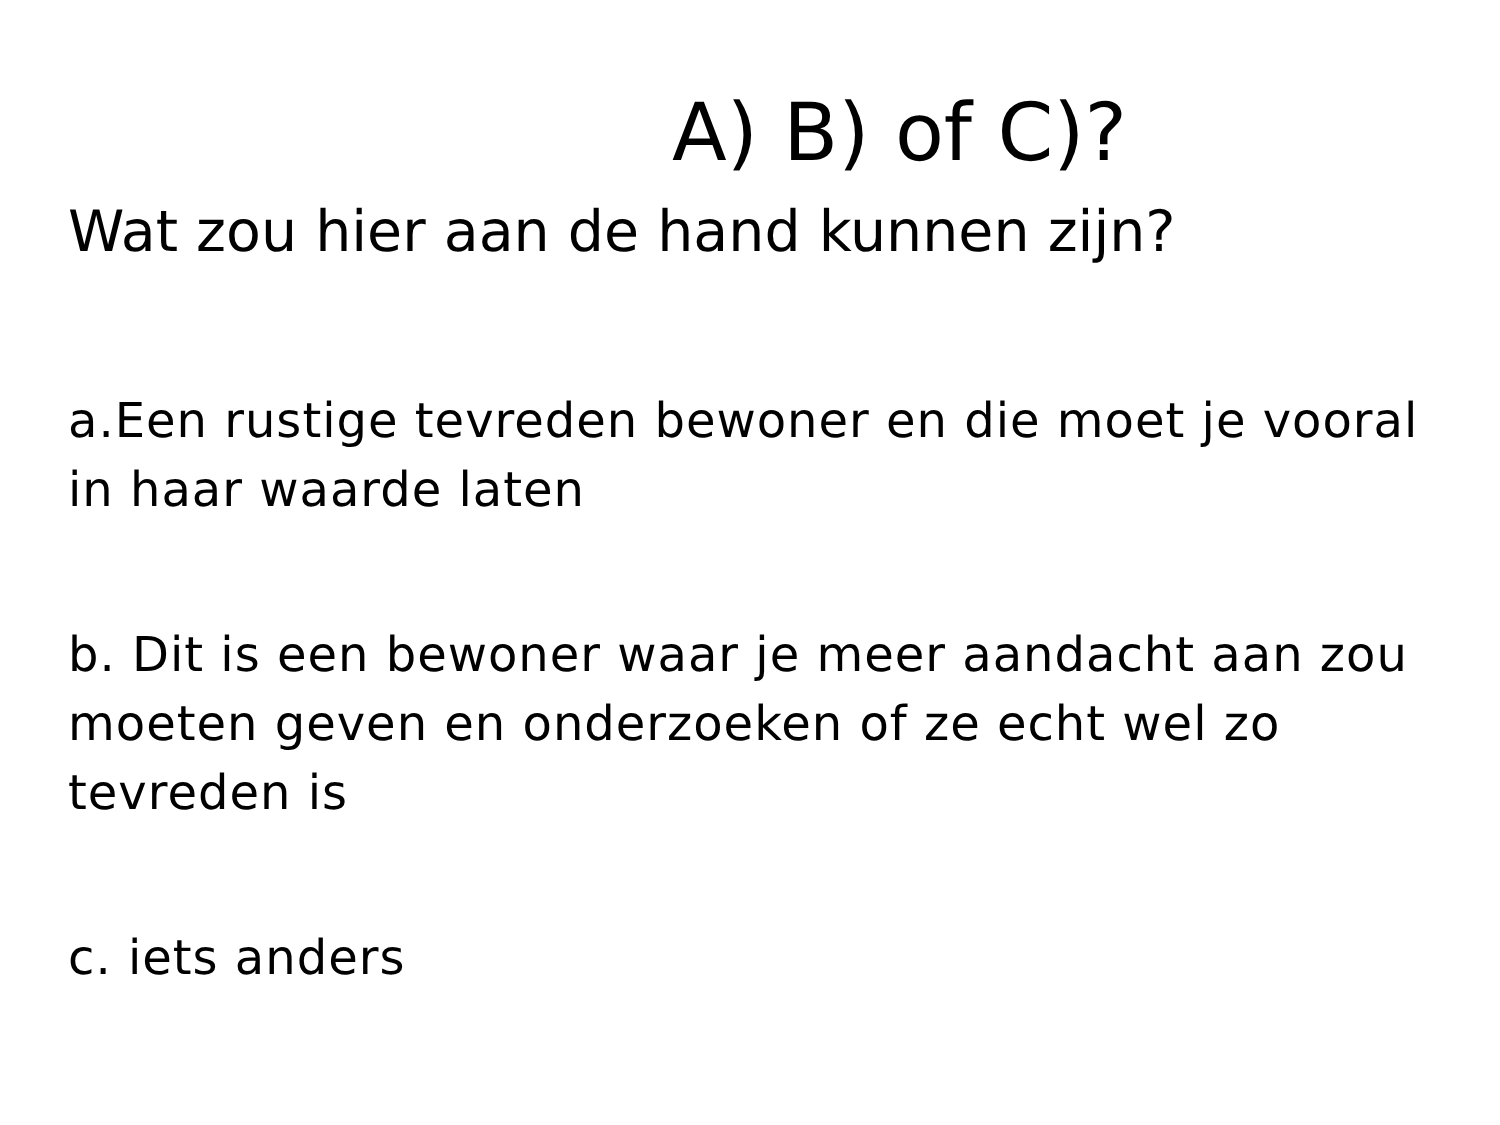A) B) of C)?
Wat zou hier aan de hand kunnen zijn?
a.Een rustige tevreden bewoner en die moet je vooral in haar waarde laten
b. Dit is een bewoner waar je meer aandacht aan zou moeten geven en onderzoeken of ze echt wel zo tevreden is
c. iets anders